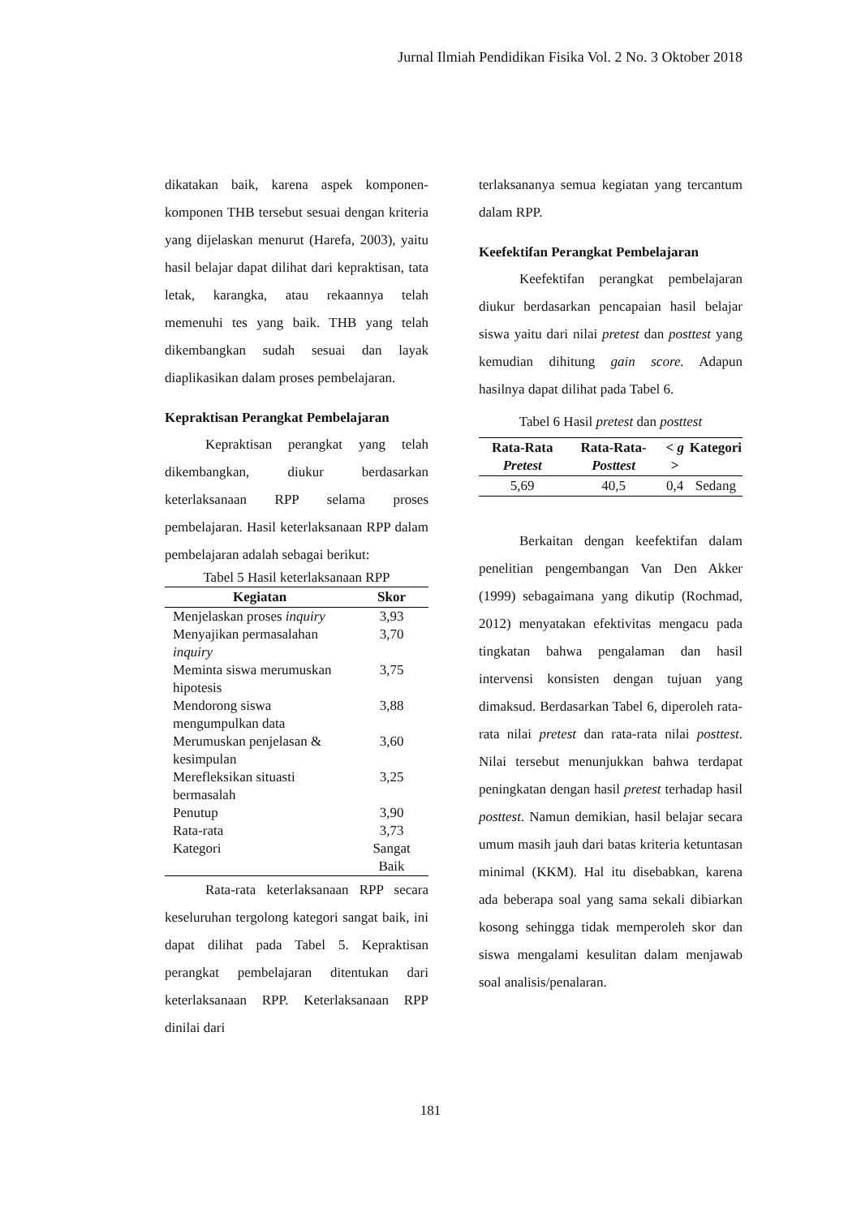Jurnal Ilmiah Pendidikan Fisika Vol. 2 No. 3 Oktober 2018
dikatakan baik, karena aspek komponen-komponen THB tersebut sesuai dengan kriteria yang dijelaskan menurut (Harefa, 2003), yaitu hasil belajar dapat dilihat dari kepraktisan, tata letak, karangka, atau rekaannya telah memenuhi tes yang baik. THB yang telah dikembangkan sudah sesuai dan layak diaplikasikan dalam proses pembelajaran.
Kepraktisan Perangkat Pembelajaran
Kepraktisan perangkat yang telah dikembangkan, diukur berdasarkan keterlaksanaan RPP selama proses pembelajaran. Hasil keterlaksanaan RPP dalam pembelajaran adalah sebagai berikut:
Tabel 5 Hasil keterlaksanaan RPP
| Kegiatan | Skor |
| --- | --- |
| Menjelaskan proses inquiry | 3,93 |
| Menyajikan permasalahan inquiry | 3,70 |
| Meminta siswa merumuskan hipotesis | 3,75 |
| Mendorong siswa mengumpulkan data | 3,88 |
| Merumuskan penjelasan & kesimpulan | 3,60 |
| Merefleksikan situasti bermasalah | 3,25 |
| Penutup | 3,90 |
| Rata-rata | 3,73 |
| Kategori | Sangat Baik |
Rata-rata keterlaksanaan RPP secara keseluruhan tergolong kategori sangat baik, ini dapat dilihat pada Tabel 5. Kepraktisan perangkat pembelajaran ditentukan dari keterlaksanaan RPP. Keterlaksanaan RPP dinilai dari
terlaksananya semua kegiatan yang tercantum dalam RPP.
Keefektifan Perangkat Pembelajaran
Keefektifan perangkat pembelajaran diukur berdasarkan pencapaian hasil belajar siswa yaitu dari nilai pretest dan posttest yang kemudian dihitung gain score. Adapun hasilnya dapat dilihat pada Tabel 6.
Tabel 6 Hasil pretest dan posttest
| Rata-Rata Pretest | Rata-Rata- Posttest | < g > | Kategori |
| --- | --- | --- | --- |
| 5,69 | 40,5 | 0,4 | Sedang |
Berkaitan dengan keefektifan dalam penelitian pengembangan Van Den Akker (1999) sebagaimana yang dikutip (Rochmad, 2012) menyatakan efektivitas mengacu pada tingkatan bahwa pengalaman dan hasil intervensi konsisten dengan tujuan yang dimaksud. Berdasarkan Tabel 6, diperoleh rata-rata nilai pretest dan rata-rata nilai posttest. Nilai tersebut menunjukkan bahwa terdapat peningkatan dengan hasil pretest terhadap hasil posttest. Namun demikian, hasil belajar secara umum masih jauh dari batas kriteria ketuntasan minimal (KKM). Hal itu disebabkan, karena ada beberapa soal yang sama sekali dibiarkan kosong sehingga tidak memperoleh skor dan siswa mengalami kesulitan dalam menjawab soal analisis/penalaran.
181